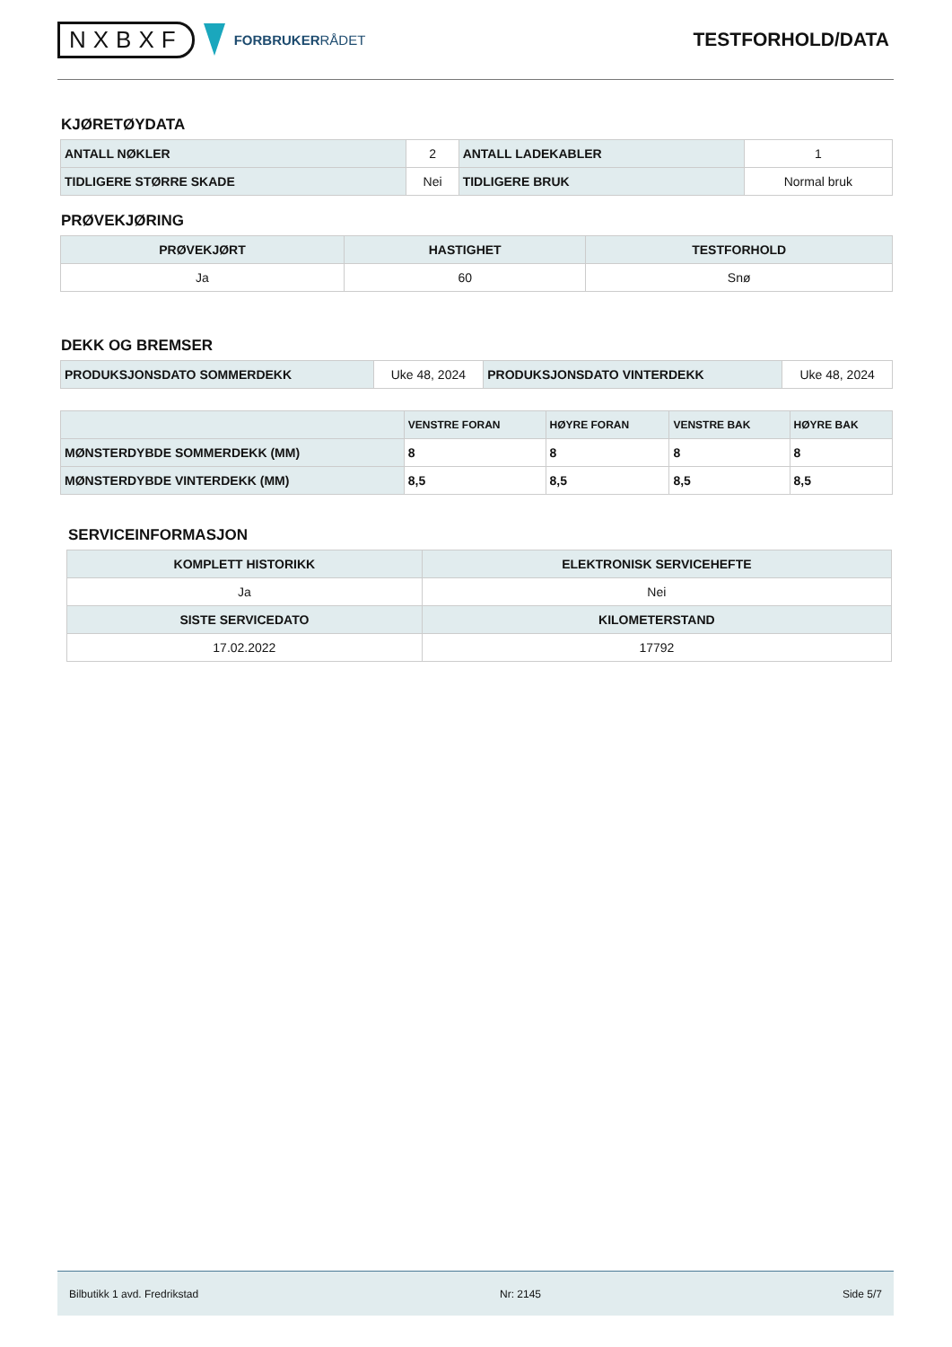NXBXF
FORBRUKERRÅDET
TESTFORHOLD/DATA
KJØRETØYDATA
| ANTALL NØKLER | 2 | ANTALL LADEKABLER | 1 |
| TIDLIGERE STØRRE SKADE | Nei | TIDLIGERE BRUK | Normal bruk |
PRØVEKJØRING
| PRØVEKJØRT | HASTIGHET | TESTFORHOLD |
| --- | --- | --- |
| Ja | 60 | Snø |
DEKK OG BREMSER
| PRODUKSJONSDATO SOMMERDEKK | Uke 48, 2024 | PRODUKSJONSDATO VINTERDEKK | Uke 48, 2024 |
| | VENSTRE FORAN | HØYRE FORAN | VENSTRE BAK | HØYRE BAK |
| --- | --- | --- | --- | --- |
| MØNSTERDYBDE SOMMERDEKK (MM) | 8 | 8 | 8 | 8 |
| MØNSTERDYBDE VINTERDEKK (MM) | 8,5 | 8,5 | 8,5 | 8,5 |
SERVICEINFORMASJON
| KOMPLETT HISTORIKK | ELEKTRONISK SERVICEHEFTE |
| --- | --- |
| Ja | Nei |
| SISTE SERVICEDATO | KILOMETERSTAND |
| 17.02.2022 | 17792 |
Bilbutikk 1 avd. Fredrikstad Nr: 2145 Side 5/7